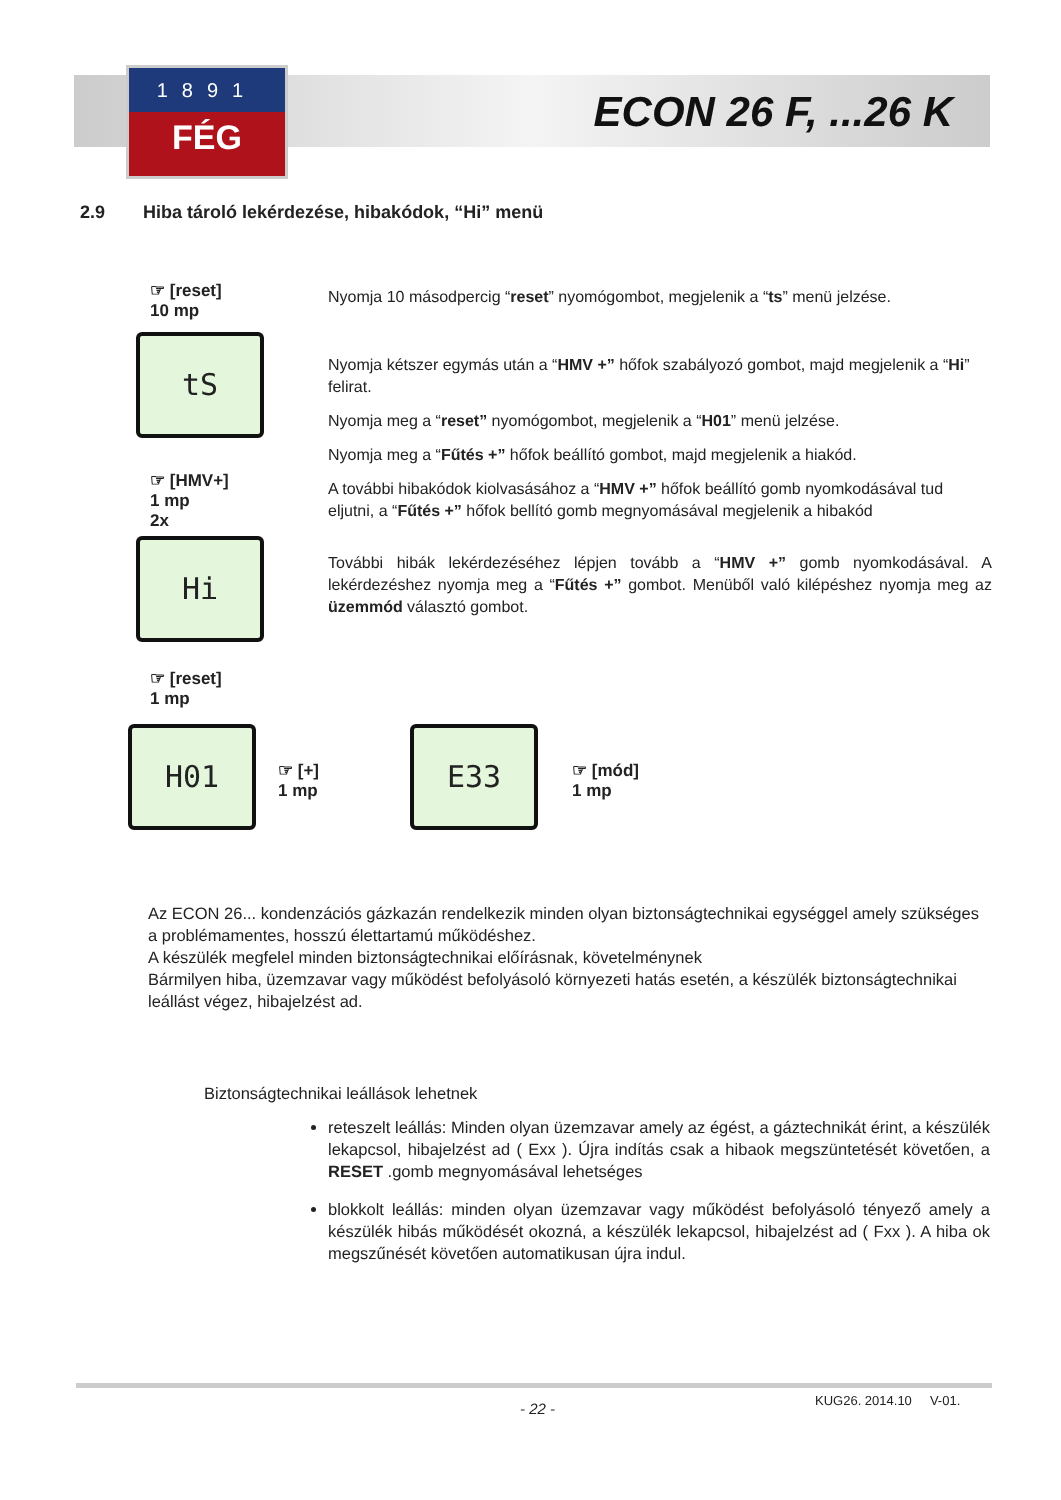1891
FÉG
ECON 26 F, ...26 K
2.9 Hiba tároló lekérdezése, hibakódok, “Hi” menü
☞ [reset]
10 mp
tS
☞ [HMV+]
1 mp
2x
Hi
☞ [reset]
1 mp
H01
☞ [+]
1 mp
E33
☞ [mód]
1 mp
Nyomja 10 másodpercig “reset” nyomógombot, megjelenik a “ts” menü jelzése.
Nyomja kétszer egymás után a “HMV +” hőfok szabályozó gombot, majd megjelenik a “Hi” felirat.
Nyomja meg a “reset” nyomógombot, megjelenik a “H01” menü jelzése.
Nyomja meg a “Fűtés +” hőfok beállító gombot, majd megjelenik a hiakód.
A további hibakódok kiolvasásához a “HMV +” hőfok beállító gomb nyomkodásával tud eljutni, a “Fűtés +” hőfok bellító gomb megnyomásával megjelenik a hibakód
További hibák lekérdezéséhez lépjen tovább a “HMV +” gomb nyomkodásával. A lekérdezéshez nyomja meg a “Fűtés +” gombot. Menüből való kilépéshez nyomja meg az üzemmód választó gombot.
Az ECON 26... kondenzációs gázkazán rendelkezik minden olyan biztonságtechnikai egységgel amely szükséges a problémamentes, hosszú élettartamú működéshez.
A készülék megfelel minden biztonságtechnikai előírásnak, követelménynek
Bármilyen hiba, üzemzavar vagy működést befolyásoló környezeti hatás esetén, a készülék biztonságtechnikai leállást végez, hibajelzést ad.
Biztonságtechnikai leállások lehetnek
reteszelt leállás: Minden olyan üzemzavar amely az égést, a gáztechnikát érint, a készülék lekapcsol, hibajelzést ad ( Exx ). Újra indítás csak a hibaok megszüntetését követően, a RESET .gomb megnyomásával lehetséges
blokkolt leállás: minden olyan üzemzavar vagy működést befolyásoló tényező amely a készülék hibás működését okozná, a készülék lekapcsol, hibajelzést ad ( Fxx ). A hiba ok megszűnését követően automatikusan újra indul.
- 22 - KUG26. 2014.10 V-01.